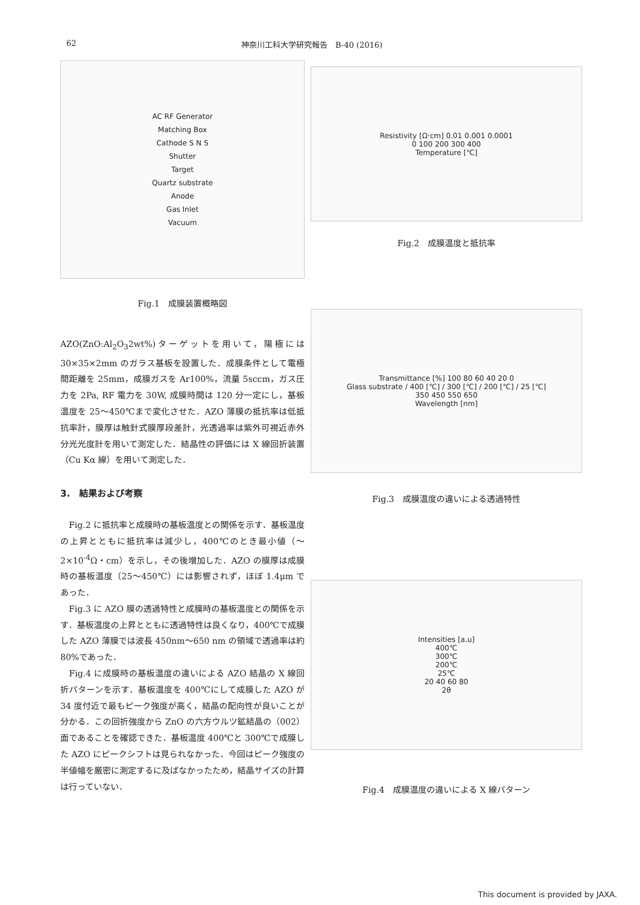62 神奈川工科大学研究報告　B-40 (2016)
AC RF Generator
Matching Box
Cathode S N S
Shutter
Target
Quartz substrate
Anode
Gas Inlet
Vacuum
Fig.1　成膜装置概略図
AZO(ZnO:Al<sub>2</sub>O<sub>3</sub>2wt%)ターゲットを用いて，陽極には 30×35×2mm のガラス基板を設置した．成膜条件として電極間距離を 25mm，成膜ガスを Ar100%，流量 5sccm，ガス圧力を 2Pa, RF 電力を 30W, 成膜時間は 120 分一定にし，基板温度を 25～450℃まで変化させた．AZO 薄膜の抵抗率は低抵抗率計，膜厚は触針式膜厚段差計，光透過率は紫外可視近赤外分光光度計を用いて測定した．結晶性の評価には X 線回折装置（Cu Kα 線）を用いて測定した．
3.　結果および考察
　Fig.2 に抵抗率と成膜時の基板温度との関係を示す．基板温度の上昇とともに抵抗率は減少し，400℃のとき最小値（～2×10<sup>-4</sup>Ω・cm）を示し，その後増加した．AZO の膜厚は成膜時の基板温度（25～450℃）には影響されず，ほぼ 1.4μm であった．
　Fig.3 に AZO 膜の透過特性と成膜時の基板温度との関係を示す．基板温度の上昇とともに透過特性は良くなり，400℃で成膜した AZO 薄膜では波長 450nm～650 nm の領域で透過率は約 80%であった．
　Fig.4 に成膜時の基板温度の違いによる AZO 結晶の X 線回折パターンを示す．基板温度を 400℃にして成膜した AZO が 34 度付近で最もピーク強度が高く，結晶の配向性が良いことが分かる．この回折強度から ZnO の六方ウルツ鉱結晶の（002）面であることを確認できた．基板温度 400℃と 300℃で成膜した AZO にピークシフトは見られなかった．今回はピーク強度の半値幅を厳密に測定するに及ばなかったため，結晶サイズの計算は行っていない．
Resistivity [Ω·cm] 0.01 0.001 0.0001
0 100 200 300 400
Temperature [℃]
Fig.2　成膜温度と抵抗率
Transmittance [%] 100 80 60 40 20 0
Glass substrate / 400 [℃] / 300 [℃] / 200 [℃] / 25 [℃]
350 450 550 650
Wavelength [nm]
Fig.3　成膜温度の違いによる透過特性
Intensities [a.u]
400℃
300℃
200℃
25℃
20 40 60 80
2θ
Fig.4　成膜温度の違いによる X 線パターン
This document is provided by JAXA.